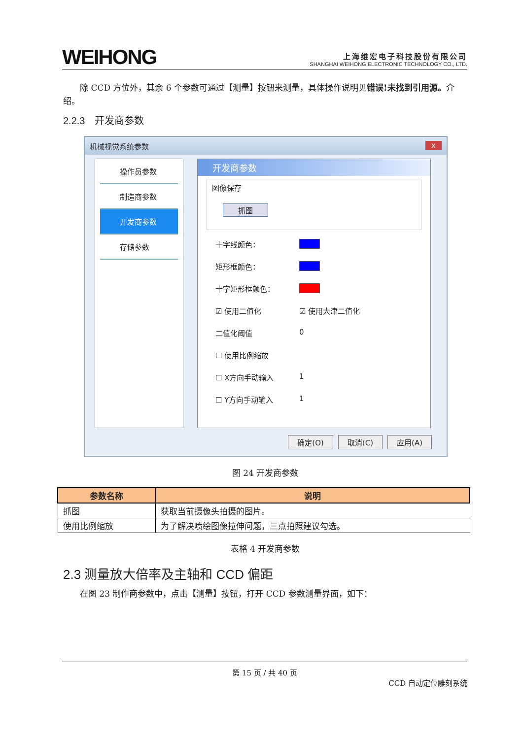WEIHONG
上海维宏电子科技股份有限公司
SHANGHAI WEIHONG ELECTRONIC TECHNOLOGY CO., LTD.
　　除 CCD 方位外，其余 6 个参数可通过【测量】按钮来测量，具体操作说明见错误!未找到引用源。介绍。
2.2.3　开发商参数
机械视觉系统参数 x
操作员参数
制造商参数
开发商参数
存储参数
开发商参数
图像保存
抓图
十字线颜色：
矩形框颜色：
十字矩形框颜色：
☑ 使用二值化 ☑ 使用大津二值化
二值化阈值 0
☐ 使用比例缩放
☐ X方向手动输入 1
☐ Y方向手动输入 1
确定(O) 取消(C) 应用(A)
图 24 开发商参数
| 参数名称 | 说明 |
| --- | --- |
| 抓图 | 获取当前摄像头拍摄的图片。 |
| 使用比例缩放 | 为了解决喷绘图像拉伸问题，三点拍照建议勾选。 |
表格 4 开发商参数
2.3 测量放大倍率及主轴和 CCD 偏距
　　在图 23 制作商参数中，点击【测量】按钮，打开 CCD 参数测量界面，如下：
第 15 页 / 共 40 页
CCD 自动定位雕刻系统